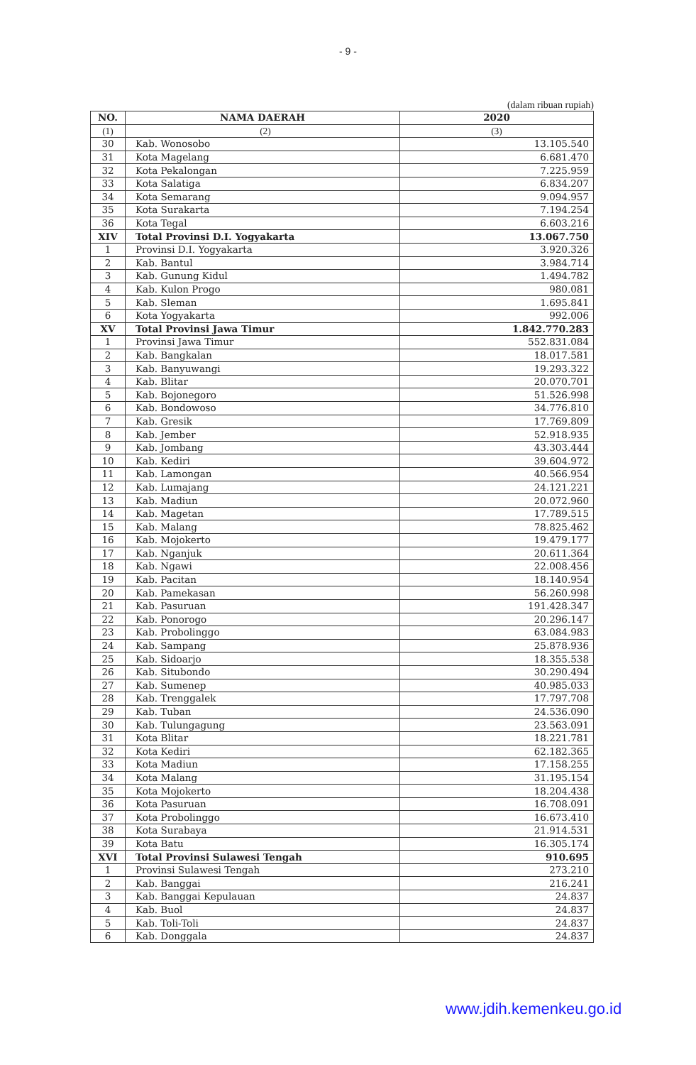- 9 -
(dalam ribuan rupiah)
| NO. | NAMA DAERAH | 2020 |
| --- | --- | --- |
| (1) | (2) | (3) |
| 30 | Kab. Wonosobo | 13.105.540 |
| 31 | Kota Magelang | 6.681.470 |
| 32 | Kota Pekalongan | 7.225.959 |
| 33 | Kota Salatiga | 6.834.207 |
| 34 | Kota Semarang | 9.094.957 |
| 35 | Kota Surakarta | 7.194.254 |
| 36 | Kota Tegal | 6.603.216 |
| XIV | Total Provinsi D.I. Yogyakarta | 13.067.750 |
| 1 | Provinsi D.I. Yogyakarta | 3.920.326 |
| 2 | Kab. Bantul | 3.984.714 |
| 3 | Kab. Gunung Kidul | 1.494.782 |
| 4 | Kab. Kulon Progo | 980.081 |
| 5 | Kab. Sleman | 1.695.841 |
| 6 | Kota Yogyakarta | 992.006 |
| XV | Total Provinsi Jawa Timur | 1.842.770.283 |
| 1 | Provinsi Jawa Timur | 552.831.084 |
| 2 | Kab. Bangkalan | 18.017.581 |
| 3 | Kab. Banyuwangi | 19.293.322 |
| 4 | Kab. Blitar | 20.070.701 |
| 5 | Kab. Bojonegoro | 51.526.998 |
| 6 | Kab. Bondowoso | 34.776.810 |
| 7 | Kab. Gresik | 17.769.809 |
| 8 | Kab. Jember | 52.918.935 |
| 9 | Kab. Jombang | 43.303.444 |
| 10 | Kab. Kediri | 39.604.972 |
| 11 | Kab. Lamongan | 40.566.954 |
| 12 | Kab. Lumajang | 24.121.221 |
| 13 | Kab. Madiun | 20.072.960 |
| 14 | Kab. Magetan | 17.789.515 |
| 15 | Kab. Malang | 78.825.462 |
| 16 | Kab. Mojokerto | 19.479.177 |
| 17 | Kab. Nganjuk | 20.611.364 |
| 18 | Kab. Ngawi | 22.008.456 |
| 19 | Kab. Pacitan | 18.140.954 |
| 20 | Kab. Pamekasan | 56.260.998 |
| 21 | Kab. Pasuruan | 191.428.347 |
| 22 | Kab. Ponorogo | 20.296.147 |
| 23 | Kab. Probolinggo | 63.084.983 |
| 24 | Kab. Sampang | 25.878.936 |
| 25 | Kab. Sidoarjo | 18.355.538 |
| 26 | Kab. Situbondo | 30.290.494 |
| 27 | Kab. Sumenep | 40.985.033 |
| 28 | Kab. Trenggalek | 17.797.708 |
| 29 | Kab. Tuban | 24.536.090 |
| 30 | Kab. Tulungagung | 23.563.091 |
| 31 | Kota Blitar | 18.221.781 |
| 32 | Kota Kediri | 62.182.365 |
| 33 | Kota Madiun | 17.158.255 |
| 34 | Kota Malang | 31.195.154 |
| 35 | Kota Mojokerto | 18.204.438 |
| 36 | Kota Pasuruan | 16.708.091 |
| 37 | Kota Probolinggo | 16.673.410 |
| 38 | Kota Surabaya | 21.914.531 |
| 39 | Kota Batu | 16.305.174 |
| XVI | Total Provinsi Sulawesi Tengah | 910.695 |
| 1 | Provinsi Sulawesi Tengah | 273.210 |
| 2 | Kab. Banggai | 216.241 |
| 3 | Kab. Banggai Kepulauan | 24.837 |
| 4 | Kab. Buol | 24.837 |
| 5 | Kab. Toli-Toli | 24.837 |
| 6 | Kab. Donggala | 24.837 |
www.jdih.kemenkeu.go.id